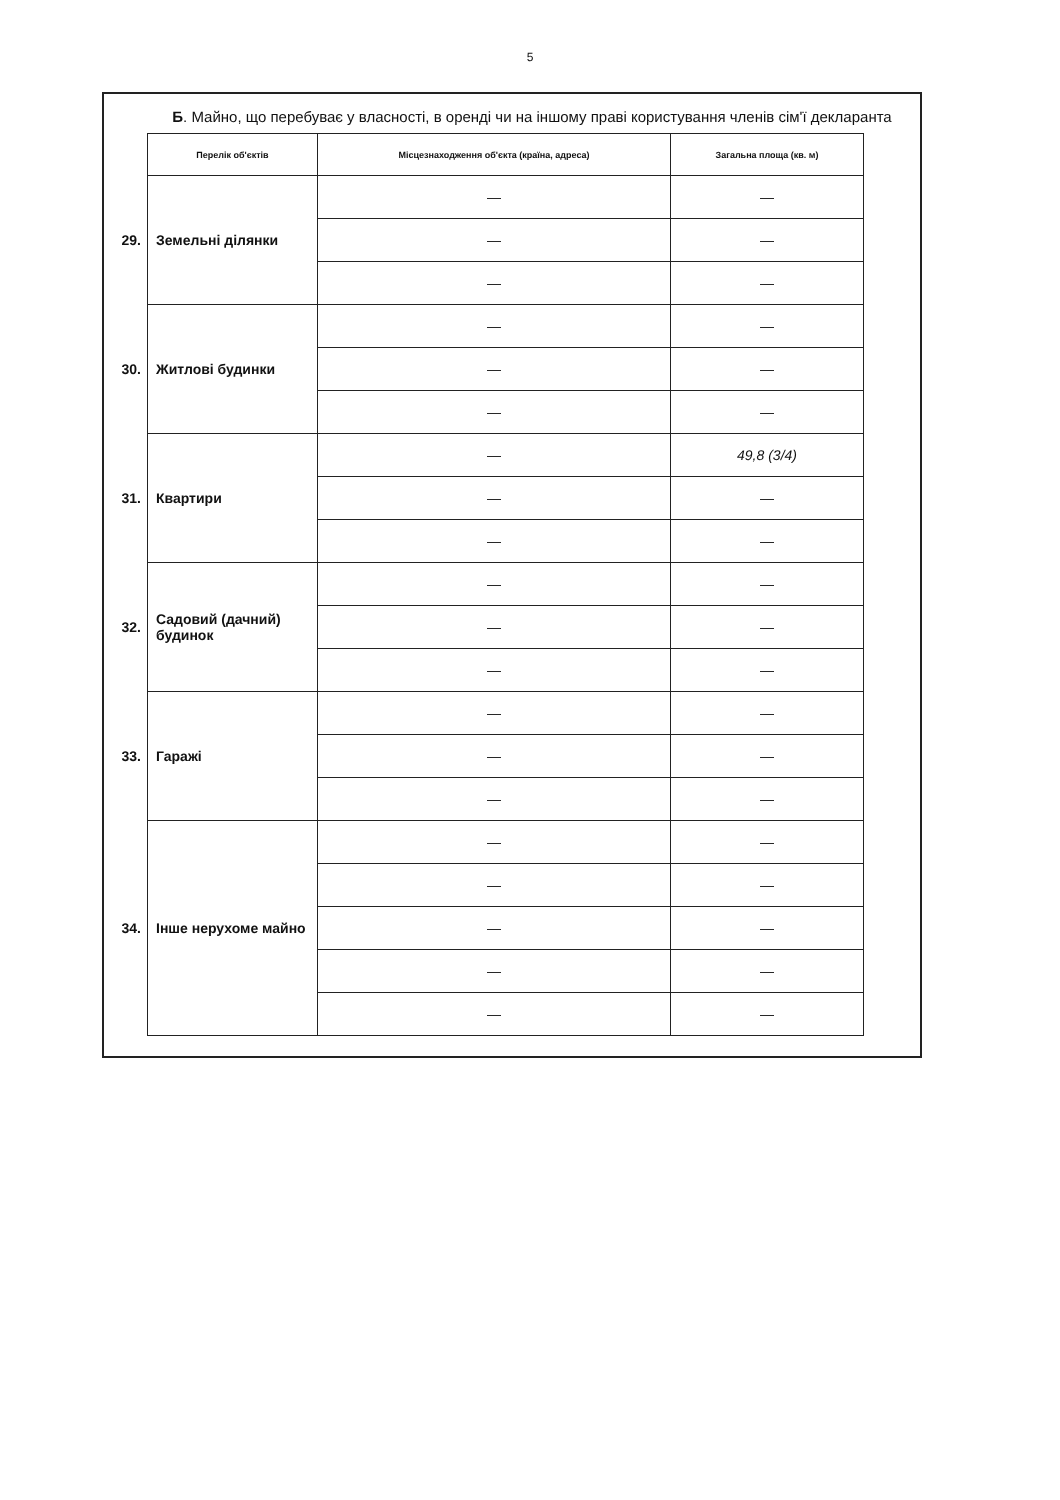5
Б. Майно, що перебуває у власності, в оренді чи на іншому праві користування членів сім'ї декларанта
| | Перелік об'єктів | Місцезнаходження об'єкта (країна, адреса) | Загальна площа (кв. м) |
| 29. | Земельні ділянки | — | — |
| | | — | — |
| | | — | — |
| 30. | Житлові будинки | — | — |
| | | — | — |
| | | — | — |
| 31. | Квартири | — | 49,8 (3/4) |
| | | — | — |
| | | — | — |
| 32. | Садовий (дачний) будинок | — | — |
| | | — | — |
| | | — | — |
| 33. | Гаражі | — | — |
| | | — | — |
| | | — | — |
| 34. | Інше нерухоме майно | — | — |
| | | — | — |
| | | — | — |
| | | — | — |
| | | — | — |